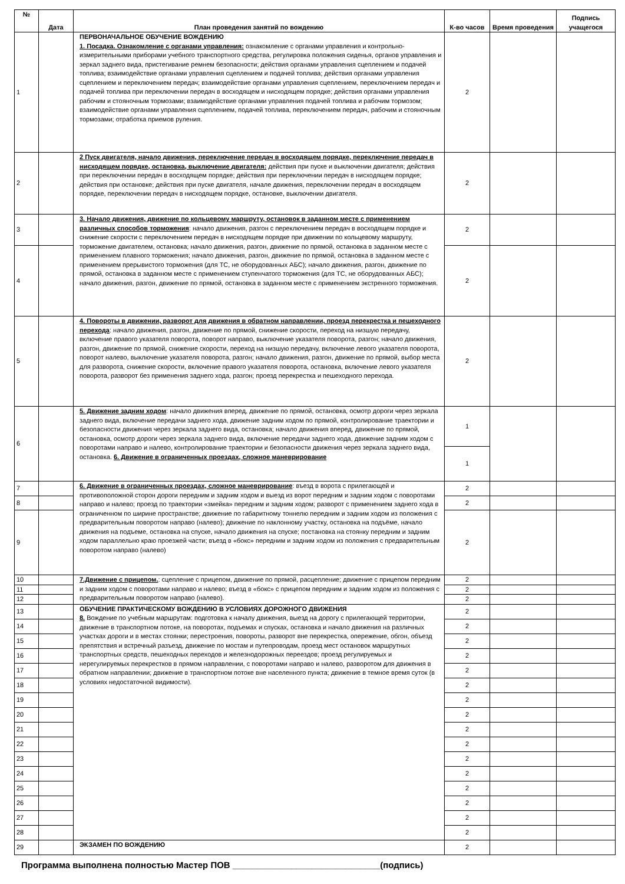| № | Дата | План проведения занятий по вождению | К-во часов | Время проведения | Подпись учащегося |
| --- | --- | --- | --- | --- | --- |
| 1 | | ПЕРВОНАЧАЛЬНОЕ ОБУЧЕНИЕ ВОЖДЕНИЮ 1. Посадка. Ознакомление с органами управления: ознакомление с органами управления и контрольно-измерительными приборами учебного транспортного средства, регулировка положения сиденья, органов управления и зеркал заднего вида, пристегивание ремнем безопасности; действия органами управления сцеплением и подачей топлива; взаимодействие органами управления сцеплением и подачей топлива; действия органами управления сцеплением и переключением передач; взаимодействие органами управления сцеплением, переключением передач и подачей топлива при переключении передач в восходящем и нисходящем порядке; действия органами управления рабочим и стояночным тормозами; взаимодействие органами управления подачей топлива и рабочим тормозом; взаимодействие органами управления сцеплением, подачей топлива, переключением передач, рабочим и стояночным тормозами; отработка приемов руления. | 2 | | |
| 2 | | 2 Пуск двигателя, начало движения, переключение передач в восходящем порядке, переключение передач в нисходящем порядке, остановка, выключение двигателя: действия при пуске и выключении двигателя; действия при переключении передач в восходящем порядке; действия при переключении передач в нисходящем порядке; действия при остановке; действия при пуске двигателя, начале движения, переключении передач в восходящем порядке, переключении передач в нисходящем порядке, остановке, выключении двигателя. | 2 | | |
| 3 | | 3. Начало движения, движение по кольцевому маршруту, остановок в заданном месте с применением различных способов торможения : начало движения, разгон с переключением передач в восходящем порядке и снижение скорости с переключением передач в нисходящем порядке при движении по кольцевому маршруту, торможение двигателем, остановка; начало движения, разгон, движение по прямой, остановка в заданном месте с применением плавного торможения; начало движения, разгон, движение по прямой, остановка в заданном месте с применением прерывистого торможения (для ТС, не оборудованных АБС); начало движения, разгон, движение по прямой, остановка в заданном месте с применением ступенчатого торможения (для ТС, не оборудованных АБС); начало движения, разгон, движение по прямой, остановка в заданном месте с применением экстренного торможения. | 2 | | |
| 4 | | | 2 | | |
| 5 | | 4. Повороты в движении, разворот для движения в обратном направлении, проезд перекрестка и пешеходного перехода : начало движения, разгон, движение по прямой, снижение скорости, переход на низшую передачу, включение правого указателя поворота, поворот направо, выключение указателя поворота, разгон; начало движения, разгон, движение по прямой, снижение скорости, переход на низшую передачу, включение левого указателя поворота, поворот налево, выключение указателя поворота, разгон; начало движения, разгон, движение по прямой, выбор места для разворота, снижение скорости, включение правого указателя поворота, остановка, включение левого указателя поворота, разворот без применения заднего хода, разгон; проезд перекрестка и пешеходного перехода. | 2 | | |
| 6 | | 5. Движение задним ходом : начало движения вперед, движение по прямой, остановка, осмотр дороги через зеркала заднего вида, включение передачи заднего хода, движение задним ходом по прямой, контролирование траектории и безопасности движения через зеркала заднего вида, остановка; начало движения вперед, движение по прямой, остановка, осмотр дороги через зеркала заднего вида, включение передачи заднего хода, движение задним ходом с поворотами направо и налево, контролирование траектории и безопасности движения через зеркала заднего вида, остановка. 6. Движение в ограниченных проездах, сложное маневрирование | 1 | | |
| | | | 1 | | |
| 7 | | 6. Движение в ограниченных проездах, сложное маневрирование : въезд в ворота с прилегающей и противоположной сторон дороги передним и задним ходом и выезд из ворот передним и задним ходом с поворотами направо и налево; проезд по траектории «змейка» передним и задним ходом; разворот с применением заднего хода в ограниченном по ширине пространстве; движение по габаритному тоннелю передним и задним ходом из положения с предварительным поворотом направо (налево); движение по наклонному участку, остановка на подъёме, начало движения на подъеме, остановка на спуске, начало движения на спуске; постановка на стоянку передним и задним ходом параллельно краю проезжей части; въезд в «бокс» передним и задним ходом из положения с предварительным поворотом направо (налево) | 2 | | |
| 8 | | | 2 | | |
| 9 | | | 2 | | |
| 10 | | 7.Движение с прицепом. : сцепление с прицепом, движение по прямой, расцепление; движение с прицепом передним и задним ходом с поворотами направо и налево; въезд в «бокс» с прицепом передним и задним ходом из положения с предварительным поворотом направо (налево). | 2 | | |
| 11 | | | 2 | | |
| 12 | | | 2 | | |
| 13 | | ОБУЧЕНИЕ ПРАКТИЧЕСКОМУ ВОЖДЕНИЮ В УСЛОВИЯХ ДОРОЖНОГО ДВИЖЕНИЯ 8. Вождение по учебным маршрутам: подготовка к началу движения, выезд на дорогу с прилегающей территории, движение в транспортном потоке, на поворотах, подъемах и спусках, остановка и начало движения на различных участках дороги и в местах стоянки; перестроения, повороты, разворот вне перекрестка, опережение, обгон, объезд препятствия и встречный разъезд, движение по мостам и путепроводам, проезд мест остановок маршрутных транспортных средств, пешеходных переходов и железнодорожных переездов; проезд регулируемых и нерегулируемых перекрестков в прямом направлении, с поворотами направо и налево, разворотом для движения в обратном направлении; движение в транспортном потоке вне населенного пункта; движение в темное время суток (в условиях недостаточной видимости). | 2 | | |
| 14 | | | 2 | | |
| 15 | | | 2 | | |
| 16 | | | 2 | | |
| 17 | | | 2 | | |
| 18 | | | 2 | | |
| 19 | | | 2 | | |
| 20 | | | 2 | | |
| 21 | | | 2 | | |
| 22 | | | 2 | | |
| 23 | | | 2 | | |
| 24 | | | 2 | | |
| 25 | | | 2 | | |
| 26 | | | 2 | | |
| 27 | | | 2 | | |
| 28 | | | 2 | | |
| 29 | | ЭКЗАМЕН ПО ВОЖДЕНИЮ | 2 | | |
Программа выполнена полностью Мастер ПОВ ______________________________(подпись)